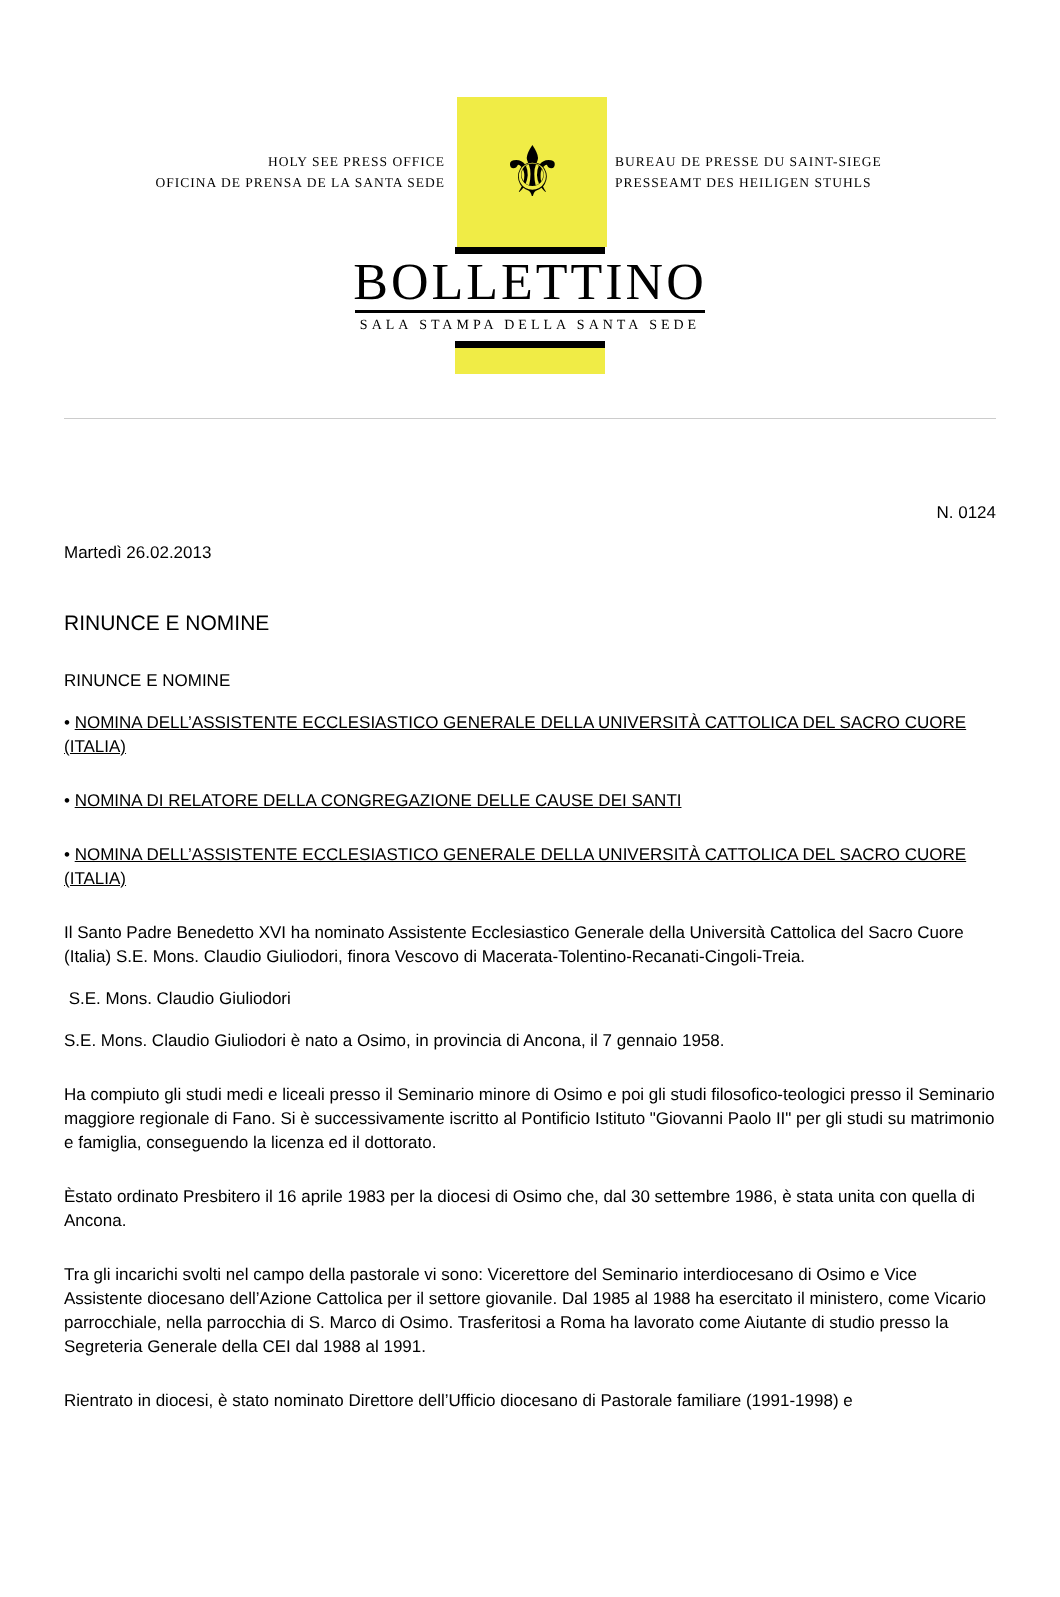HOLY SEE PRESS OFFICE
OFICINA DE PRENSA DE LA SANTA SEDE
⚜
BUREAU DE PRESSE DU SAINT-SIEGE
PRESSEAMT DES HEILIGEN STUHLS
BOLLETTINO
SALA STAMPA DELLA SANTA SEDE
N. 0124
Martedì 26.02.2013
RINUNCE E NOMINE
RINUNCE E NOMINE
• NOMINA DELL’ASSISTENTE ECCLESIASTICO GENERALE DELLA UNIVERSITÀ CATTOLICA DEL SACRO CUORE (ITALIA)
• NOMINA DI RELATORE DELLA CONGREGAZIONE DELLE CAUSE DEI SANTI
• NOMINA DELL’ASSISTENTE ECCLESIASTICO GENERALE DELLA UNIVERSITÀ CATTOLICA DEL SACRO CUORE (ITALIA)
Il Santo Padre Benedetto XVI ha nominato Assistente Ecclesiastico Generale della Università Cattolica del Sacro Cuore (Italia) S.E. Mons. Claudio Giuliodori, finora Vescovo di Macerata-Tolentino-Recanati-Cingoli-Treia.
S.E. Mons. Claudio Giuliodori
S.E. Mons. Claudio Giuliodori è nato a Osimo, in provincia di Ancona, il 7 gennaio 1958.
Ha compiuto gli studi medi e liceali presso il Seminario minore di Osimo e poi gli studi filosofico-teologici presso il Seminario maggiore regionale di Fano. Si è successivamente iscritto al Pontificio Istituto "Giovanni Paolo II" per gli studi su matrimonio e famiglia, conseguendo la licenza ed il dottorato.
Èstato ordinato Presbitero il 16 aprile 1983 per la diocesi di Osimo che, dal 30 settembre 1986, è stata unita con quella di Ancona.
Tra gli incarichi svolti nel campo della pastorale vi sono: Vicerettore del Seminario interdiocesano di Osimo e Vice Assistente diocesano dell’Azione Cattolica per il settore giovanile. Dal 1985 al 1988 ha esercitato il ministero, come Vicario parrocchiale, nella parrocchia di S. Marco di Osimo. Trasferitosi a Roma ha lavorato come Aiutante di studio presso la Segreteria Generale della CEI dal 1988 al 1991.
Rientrato in diocesi, è stato nominato Direttore dell’Ufficio diocesano di Pastorale familiare (1991-1998) e